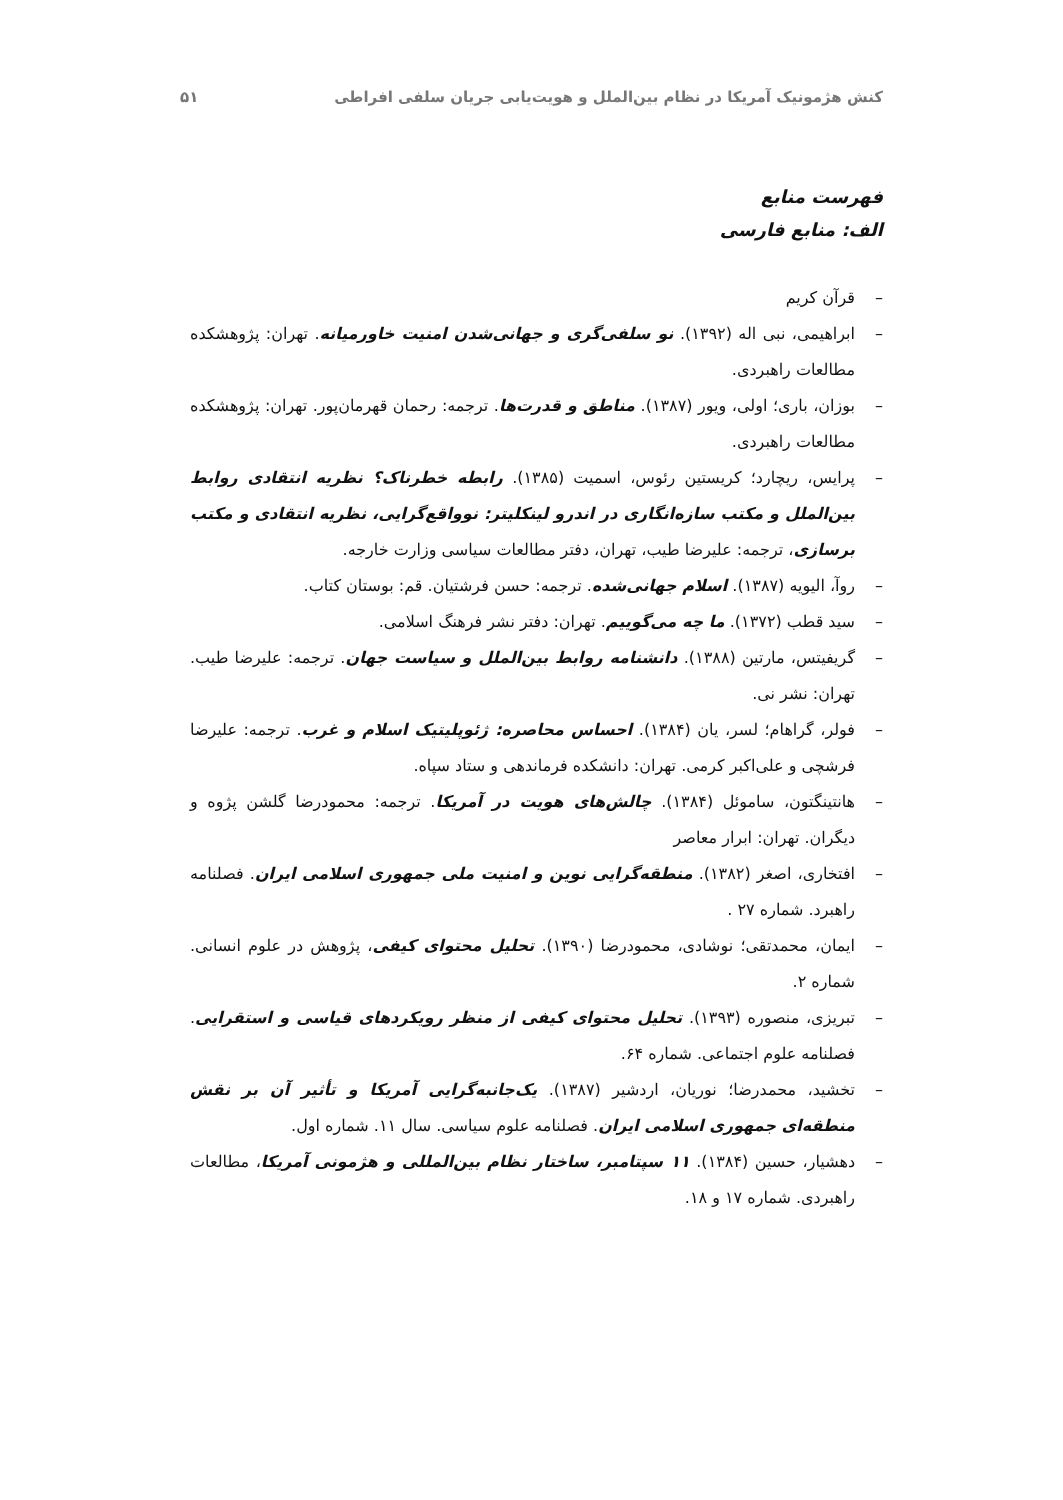کنش هژمونیک آمریکا در نظام بین‌الملل و هویت‌یابی جریان سلفی افراطی
۵۱
فهرست منابع
الف: منابع فارسی
– قرآن کریم
– ابراهیمی، نبی اله (۱۳۹۲). نو سلفی‌گری و جهانی‌شدن امنیت خاورمیانه. تهران: پژوهشکده مطالعات راهبردی.
– بوزان، باری؛ اولی، ویور (۱۳۸۷). مناطق و قدرت‌ها. ترجمه: رحمان قهرمان‌پور. تهران: پژوهشکده مطالعات راهبردی.
– پرایس، ریچارد؛ کریستین رئوس، اسمیت (۱۳۸۵). رابطه خطرناک؟ نظریه انتقادی روابط بین‌الملل و مکتب سازه‌انگاری در اندرو لینکلیتر: نوواقع‌گرایی، نظریه انتقادی و مکتب برسازی، ترجمه: علیرضا طیب، تهران، دفتر مطالعات سیاسی وزارت خارجه.
– روآ، الیویه (۱۳۸۷). اسلام جهانی‌شده. ترجمه: حسن فرشتیان. قم: بوستان کتاب.
– سید قطب (۱۳۷۲). ما چه می‌گوییم. تهران: دفتر نشر فرهنگ اسلامی.
– گریفیتس، مارتین (۱۳۸۸). دانشنامه روابط بین‌الملل و سیاست جهان. ترجمه: علیرضا طیب. تهران: نشر نی.
– فولر، گراهام؛ لسر، یان (۱۳۸۴). احساس محاصره: ژئوپلیتیک اسلام و غرب. ترجمه: علیرضا فرشچی و علی‌اکبر کرمی. تهران: دانشکده فرماندهی و ستاد سپاه.
– هانتینگتون، ساموئل (۱۳۸۴). چالش‌های هویت در آمریکا. ترجمه: محمودرضا گلشن پژوه و دیگران. تهران: ابرار معاصر
– افتخاری، اصغر (۱۳۸۲). منطقه‌گرایی نوین و امنیت ملی جمهوری اسلامی ایران. فصلنامه راهبرد. شماره ۲۷ .
– ایمان، محمدتقی؛ نوشادی، محمودرضا (۱۳۹۰). تحلیل محتوای کیفی، پژوهش در علوم انسانی. شماره ۲.
– تبریزی، منصوره (۱۳۹۳). تحلیل محتوای کیفی از منظر رویکردهای قیاسی و استقرایی. فصلنامه علوم اجتماعی. شماره ۶۴.
– تخشید، محمدرضا؛ نوریان، اردشیر (۱۳۸۷). یک‌جانبه‌گرایی آمریکا و تأثیر آن بر نقش منطقه‌ای جمهوری اسلامی ایران. فصلنامه علوم سیاسی. سال ۱۱. شماره اول.
– دهشیار، حسین (۱۳۸۴). ۱۱ سپتامبر، ساختار نظام بین‌المللی و هژمونی آمریکا، مطالعات راهبردی. شماره ۱۷ و ۱۸.